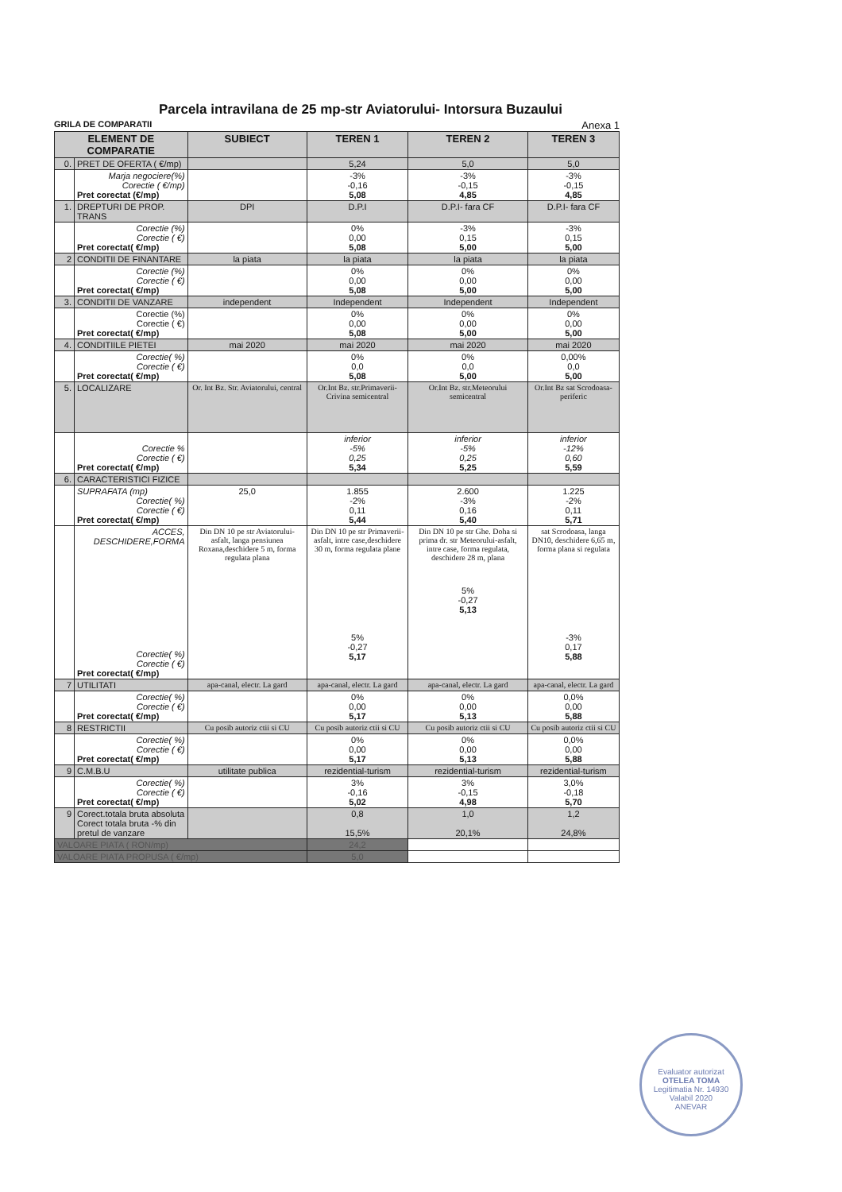Parcela intravilana de 25 mp-str Aviatorului- Intorsura Buzaului
GRILA DE COMPARATII Anexa 1
| ELEMENT DE COMPARATIE | | SUBIECT | TEREN 1 | TEREN 2 | TEREN 3 |
| --- | --- | --- | --- | --- | --- |
| 0. | PRET DE OFERTA ( €/mp) | | 5,24 | 5,0 | 5,0 |
| | Marja negociere(%) Corectie ( €/mp) Pret corectat (€/mp) | | -3% -0,16 5,08 | -3% -0,15 4,85 | -3% -0,15 4,85 |
| 1. | DREPTURI DE PROP. TRANS | DPI | D.P.I | D.P.I- fara CF | D.P.I- fara CF |
| | Corectie (%) Corectie ( €) Pret corectat( €/mp) | | 0% 0,00 5,08 | -3% 0,15 5,00 | -3% 0,15 5,00 |
| 2 | CONDITII DE FINANTARE | la piata | la piata | la piata | la piata |
| | Corectie (%) Corectie ( €) Pret corectat( €/mp) | | 0% 0,00 5,08 | 0% 0,00 5,00 | 0% 0,00 5,00 |
| 3. | CONDITII DE VANZARE | independent | Independent | Independent | Independent |
| | Corectie (%) Corectie ( €) Pret corectat( €/mp) | | 0% 0,00 5,08 | 0% 0,00 5,00 | 0% 0,00 5,00 |
| 4. | CONDITIILE PIETEI | mai 2020 | mai 2020 | mai 2020 | mai 2020 |
| | Corectie( %) Corectie ( €) Pret corectat( €/mp) | | 0% 0,0 5,08 | 0% 0,0 5,00 | 0,00% 0,0 5,00 |
| 5. | LOCALIZARE | Or. Int Bz. Str. Aviatorului, central | Or.Int Bz. str.Primaverii-Crivina semicentral | Or.Int Bz. str.Meteorului semicentral | Or.Int Bz sat Scrodoasa-periferic |
| | Corectie % Corectie ( €) Pret corectat( €/mp) | | inferior -5% 0,25 5,34 | inferior -5% 0,25 5,25 | inferior -12% 0,60 5,59 |
| 6. | CARACTERISTICI FIZICE | | | | |
| | SUPRAFATA (mp) Corectie( %) Corectie ( €) Pret corectat( €/mp) | 25,0 | 1.855 -2% 0,11 5,44 | 2.600 -3% 0,16 5,40 | 1.225 -2% 0,11 5,71 |
| | ACCES, DESCHIDERE,FORMA Corectie( %) Corectie ( €) Pret corectat( €/mp) | Din DN 10 pe str Aviatorului-asfalt, langa pensiunea Roxana,deschidere 5 m, forma regulata plana | Din DN 10 pe str Primaverii-asfalt, intre case,deschidere 30 m, forma regulata plane 5% -0,27 5,17 | Din DN 10 pe str Ghe. Doha si prima dr. str Meteorului-asfalt, intre case, forma regulata, deschidere 28 m, plana 5% -0,27 5,13 | sat Scrodoasa, langa DN10, deschidere 6,65 m, forma plana si regulata -3% 0,17 5,88 |
| 7 | UTILITATI | apa-canal, electr. La gard | apa-canal, electr. La gard | apa-canal, electr. La gard | apa-canal, electr. La gard |
| | Corectie( %) Corectie ( €) Pret corectat( €/mp) | | 0% 0,00 5,17 | 0% 0,00 5,13 | 0,0% 0,00 5,88 |
| 8 | RESTRICTII | Cu posib autoriz ctii si CU | Cu posib autoriz ctii si CU | Cu posib autoriz ctii si CU | Cu posib autoriz ctii si CU |
| | Corectie( %) Corectie ( €) Pret corectat( €/mp) | | 0% 0,00 5,17 | 0% 0,00 5,13 | 0,0% 0,00 5,88 |
| 9 | C.M.B.U | utilitate publica | rezidential-turism | rezidential-turism | rezidential-turism |
| | Corectie( %) Corectie ( €) Pret corectat( €/mp) | | 3% -0,16 5,02 | 3% -0,15 4,98 | 3,0% -0,18 5,70 |
| 9 | Corect.totala bruta absoluta Corect totala bruta -% din pretul de vanzare | | 0,8 15,5% | 1,0 20,1% | 1,2 24,8% |
| VALOARE PIATA ( RON/mp) | | | 24,2 | | |
| VALOARE PIATA PROPUSA ( €/mp) | | | 5,0 | | |
Evaluator autorizat
OTELEA TOMA
Legitimatia Nr. 14930
Valabil 2020
ANEVAR